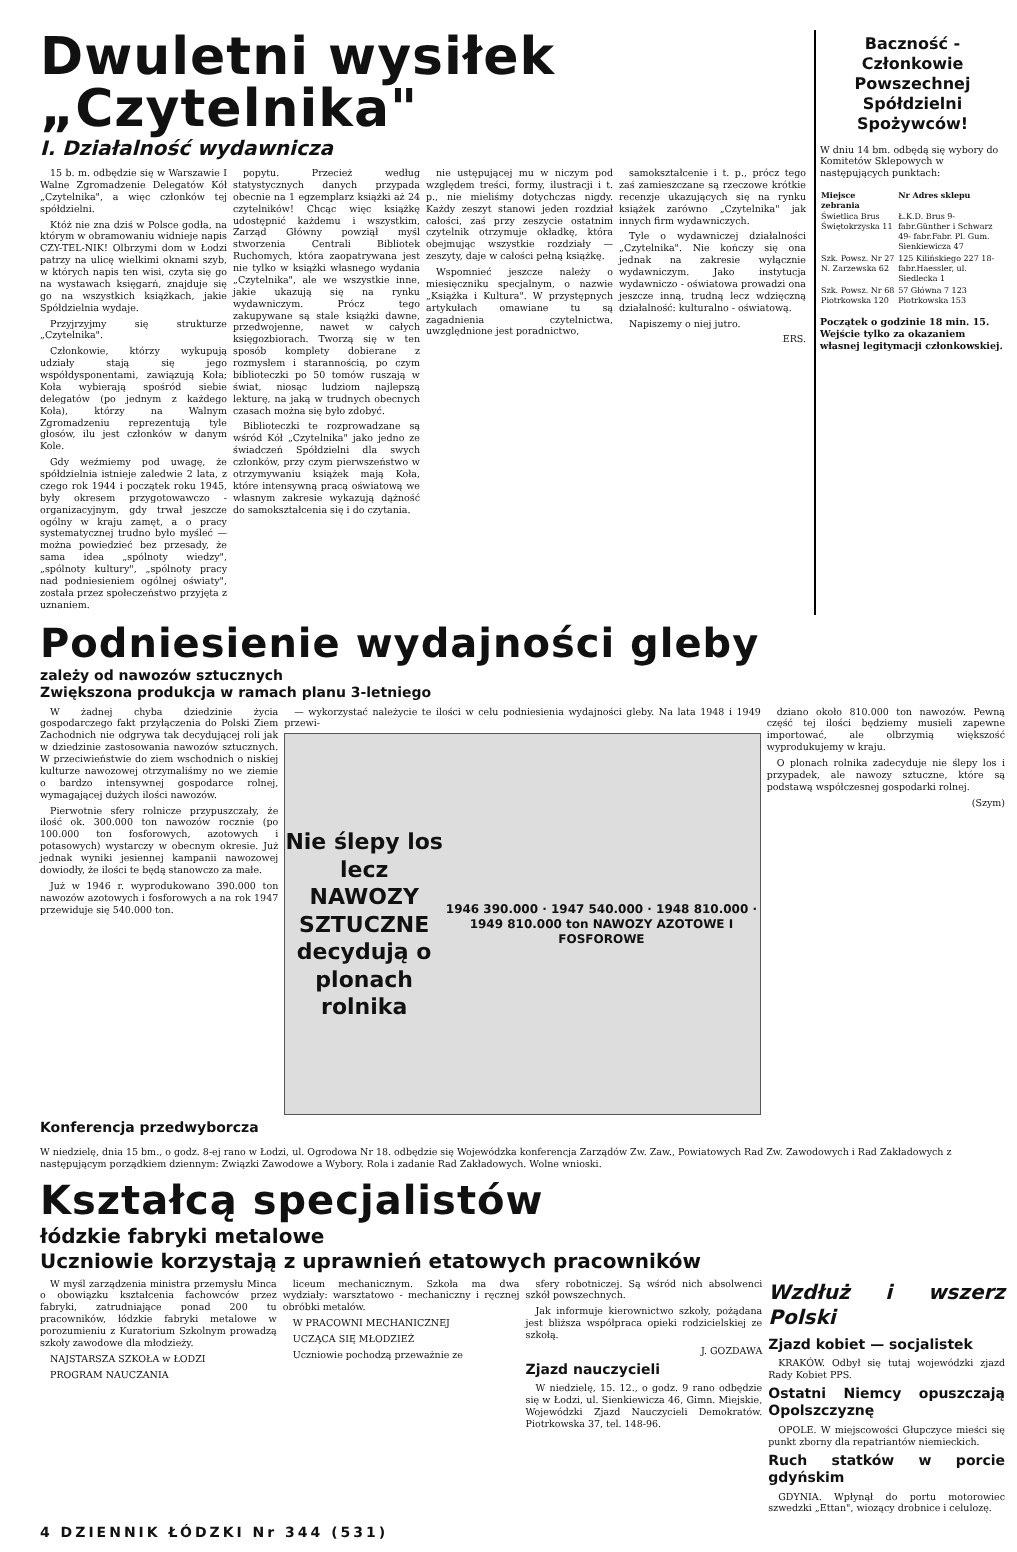Dwuletni wysiłek „Czytelnika"
I. Działalność wydawnicza
15 b. m. odbędzie się w Warszawie I Walne Zgromadzenie Delegatów Kół „Czytelnika", a więc członków tej spółdzielni.
Któż nie zna dziś w Polsce godła, na którym w obramowaniu widnieje napis CZY-TEL-NIK! Olbrzymi dom w Łodzi patrzy na ulicę wielkimi oknami szyb, w których napis ten wisi, czyta się go na wystawach księgarń, znajduje się go na wszystkich książkach, jakie Spółdzielnia wydaje.
Przyjrzyjmy się strukturze „Czytelnika".
Członkowie, którzy wykupują udziały stają się jego współdysponentami, zawiązują Koła; Koła wybierają spośród siebie delegatów (po jednym z każdego Koła), którzy na Walnym Zgromadzeniu reprezentują tyle głosów, ilu jest członków w danym Kole.
Gdy weźmiemy pod uwagę, że spółdzielnia istnieje zaledwie 2 lata, z czego rok 1944 i początek roku 1945, były okresem przygotowawczo - organizacyjnym, gdy trwał jeszcze ogólny w kraju zamęt, a o pracy systematycznej trudno było myśleć — można powiedzieć bez przesady, że sama idea „spólnoty wiedzy", „spólnoty kultury", „spólnoty pracy nad podniesieniem ogólnej oświaty", została przez społeczeństwo przyjęta z uznaniem.
popytu. Przecież według statystycznych danych przypada obecnie na 1 egzemplarz książki aż 24 czytelników! Chcąc więc książkę udostępnić każdemu i wszystkim, Zarząd Główny powziął myśl stworzenia Centrali Bibliotek Ruchomych, która zaopatrywana jest nie tylko w książki własnego wydania „Czytelnika", ale we wszystkie inne, jakie ukazują się na rynku wydawniczym. Prócz tego zakupywane są stale książki dawne, przedwojenne, nawet w całych księgozbiorach. Tworzą się w ten sposób komplety dobierane z rozmysłem i starannością, po czym biblioteczki po 50 tomów ruszają w świat, niosąc ludziom najlepszą lekturę, na jaką w trudnych obecnych czasach można się było zdobyć.
Biblioteczki te rozprowadzane są wśród Kół „Czytelnika" jako jedno ze świadczeń Spółdzielni dla swych członków, przy czym pierwszeństwo w otrzymywaniu książek mają Koła, które intensywną pracą oświatową we własnym zakresie wykazują dążność do samokształcenia się i do czytania.
nie ustępującej mu w niczym pod względem treści, formy, ilustracji i t. p., nie mieliśmy dotychczas nigdy. Każdy zeszyt stanowi jeden rozdział całości, zaś przy zeszycie ostatnim czytelnik otrzymuje okładkę, która obejmując wszystkie rozdziały — zeszyty, daje w całości pełną książkę.
Wspomnieć jeszcze należy o miesięczniku specjalnym, o nazwie „Książka i Kultura". W przystępnych artykułach omawiane tu są zagadnienia czytelnictwa, uwzględnione jest poradnictwo,
samokształcenie i t. p., prócz tego zaś zamieszczane są rzeczowe krótkie recenzje ukazujących się na rynku książek zarówno „Czytelnika" jak innych firm wydawniczych.
Tyle o wydawniczej działalności „Czytelnika". Nie kończy się ona jednak na zakresie wyłącznie wydawniczym. Jako instytucja wydawniczo - oświatowa prowadzi ona jeszcze inną, trudną lecz wdzięczną działalność: kulturalno - oświatową.
Napiszemy o niej jutro.
ERS.
Baczność - Członkowie
Powszechnej Spółdzielni Spożywców!
W dniu 14 bm. odbędą się wybory do Komitetów Sklepowych w następujących punktach:
| Miejsce zebrania | Nr Adres sklepu |
| --- | --- |
| Świetlica Brus Świętokrzyska 11 | Ł.K.D. Brus 9- fabr.Günther i Schwarz 49- fabr.Fabr. Pl. Gum. Sienkiewicza 47 |
| Szk. Powsz. Nr 27 N. Zarzewska 62 | 125 Kilińskiego 227 18- fabr.Haessler, ul. Siedlecka 1 |
| Szk. Powsz. Nr 68 Piotrkowska 120 | 57 Główna 7 123 Piotrkowska 153 |
Początek o godzinie 18 min. 15. Wejście tylko za okazaniem własnej legitymacji członkowskiej.
Podniesienie wydajności gleby
zależy od nawozów sztucznych
Zwiększona produkcja w ramach planu 3-letniego
W żadnej chyba dziedzinie życia gospodarczego fakt przyłączenia do Polski Ziem Zachodnich nie odgrywa tak decydującej roli jak w dziedzinie zastosowania nawozów sztucznych. W przeciwieństwie do ziem wschodnich o niskiej kulturze nawozowej otrzymaliśmy no we ziemie o bardzo intensywnej gospodarce rolnej, wymagającej dużych ilości nawozów.
Pierwotnie sfery rolnicze przypuszczały, że ilość ok. 300.000 ton nawozów rocznie (po 100.000 ton fosforowych, azotowych i potasowych) wystarczy w obecnym okresie. Już jednak wyniki jesiennej kampanii nawozowej dowiodły, że ilości te będą stanowczo za małe.
Już w 1946 r. wyprodukowano 390.000 ton nawozów azotowych i fosforowych a na rok 1947 przewiduje się 540.000 ton.
— wykorzystać należycie te ilości w celu podniesienia wydajności gleby. Na lata 1948 i 1949 przewi-
Nie ślepy los
lecz NAWOZY SZTUCZNE
decydują o plonach rolnika
1946 390.000 · 1947 540.000 · 1948 810.000 · 1949 810.000 ton NAWOZY AZOTOWE I FOSFOROWE
dziano około 810.000 ton nawozów. Pewną część tej ilości będziemy musieli zapewne importować, ale olbrzymią większość wyprodukujemy w kraju.
O plonach rolnika zadecyduje nie ślepy los i przypadek, ale nawozy sztuczne, które są podstawą współczesnej gospodarki rolnej.
(Szym)
Konferencja przedwyborcza
W niedzielę, dnia 15 bm., o godz. 8-ej rano w Łodzi, ul. Ogrodowa Nr 18. odbędzie się Wojewódzka konferencja Zarządów Zw. Zaw., Powiatowych Rad Zw. Zawodowych i Rad Zakładowych z następującym porządkiem dziennym: Związki Zawodowe a Wybory. Rola i zadanie Rad Zakładowych. Wolne wnioski.
Kształcą specjalistów
łódzkie fabryki metalowe
Uczniowie korzystają z uprawnień etatowych pracowników
W myśl zarządzenia ministra przemysłu Minca o obowiązku kształcenia fachowców przez fabryki, zatrudniające ponad 200 tu pracowników, łódzkie fabryki metalowe w porozumieniu z Kuratorium Szkolnym prowadzą szkoły zawodowe dla młodzieży.
NAJSTARSZA SZKOŁA w ŁODZI
PROGRAM NAUCZANIA
liceum mechanicznym. Szkoła ma dwa wydziały: warsztatowo - mechaniczny i ręcznej obróbki metalów.
W PRACOWNI MECHANICZNEJ
UCZĄCA SIĘ MŁODZIEŻ
Uczniowie pochodzą przeważnie ze
sfery robotniczej. Są wśród nich absolwenci szkół powszechnych.
Jak informuje kierownictwo szkoły, pożądana jest bliższa współpraca opieki rodzicielskiej ze szkołą.
J. GOZDAWA
Zjazd nauczycieli
W niedzielę, 15. 12., o godz. 9 rano odbędzie się w Łodzi, ul. Sienkiewicza 46, Gimn. Miejskie, Wojewódzki Zjazd Nauczycieli Demokratów. Piotrkowska 37, tel. 148-96.
Wzdłuż i wszerz Polski
Zjazd kobiet — socjalistek
KRAKÓW. Odbył się tutaj wojewódzki zjazd Rady Kobiet PPS.
Ostatni Niemcy opuszczają Opolszczyznę
OPOLE. W miejscowości Głupczyce mieści się punkt zborny dla repatriantów niemieckich.
Ruch statków w porcie gdyńskim
GDYNIA. Wpłynął do portu motorowiec szwedzki „Ettan", wiozący drobnice i celulozę.
4 DZIENNIK ŁÓDZKI Nr 344 (531)